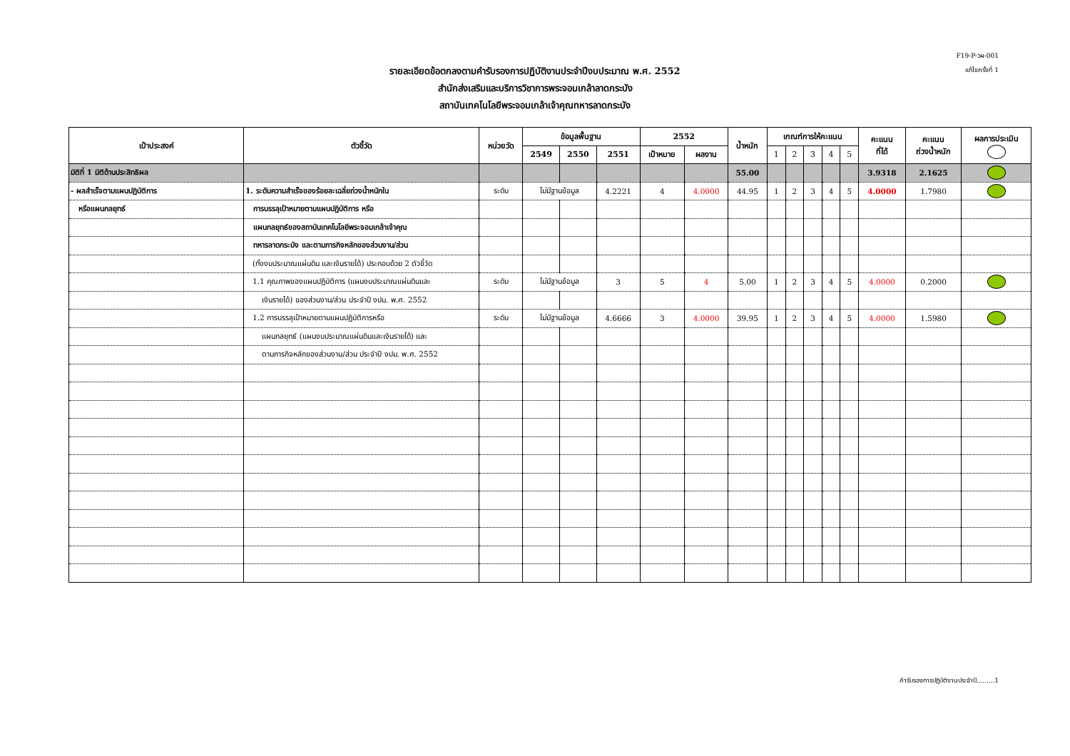F19-P-วผ-001
แก้ไขครั้งที่ 1
รายละเอียดข้อตกลงตามคำรับรองการปฏิบัติงานประจำปีงบประมาณ พ.ศ. 2552
สำนักส่งเสริมและบริการวิชาการพระจอมเกล้าลาดกระบัง
สถาบันเทคโนโลยีพระจอมเกล้าเจ้าคุณทหารลาดกระบัง
| เป้าประสงค์ | ตัวชี้วัด | หน่วยวัด | ข้อมูลพื้นฐาน | | | 2552 | | น้ำหนัก | เกณฑ์การให้คะแนน | | | | | คะแนน ที่ได้ | คะแนน ถ่วงน้ำหนัก | ผลการประเมิน |
| --- | --- | --- | --- | --- | --- | --- | --- | --- | --- | --- | --- | --- | --- | --- | --- | --- |
| | | | 2549 | 2550 | 2551 | เป้าหมาย | ผลงาน | | 1 | 2 | 3 | 4 | 5 | | | |
| มิติที่ 1 มิติด้านประสิทธิผล | | | | | | | | 55.00 | | | | | | 3.9318 | 2.1625 | |
| - ผลสำเร็จตามแผนปฏิบัติการ | 1. ระดับความสำเร็จของร้อยละเฉลี่ยถ่วงน้ำหนักใน | ระดับ | ไม่มีฐานข้อมูล | | 4.2221 | 4 | 4.0000 | 44.95 | 1 | 2 | 3 | 4 | 5 | 4.0000 | 1.7980 | |
| หรือแผนกลยุทธ์ | การบรรลุเป้าหมายตามแผนปฏิบัติการ หรือ | | | | | | | | | | | | | | | |
| | แผนกลยุทธ์ของสถาบันเทคโนโลยีพระจอมเกล้าเจ้าคุณ | | | | | | | | | | | | | | | |
| | ทหารลาดกระบัง และตามภารกิจหลักของส่วนงาน/ส่วน | | | | | | | | | | | | | | | |
| | (ทั้งงบประมาณแผ่นดิน และเงินรายได้) ประกอบด้วย 2 ตัวชี้วัด | | | | | | | | | | | | | | | |
| | 1.1 คุณภาพของแผนปฏิบัติการ (แผนงบประมาณแผ่นดินและ | ระดับ | ไม่มีฐานข้อมูล | | 3 | 5 | 4 | 5.00 | 1 | 2 | 3 | 4 | 5 | 4.0000 | 0.2000 | |
| | เงินรายได้) ของส่วนงาน/ส่วน ประจำปี งปม. พ.ศ. 2552 | | | | | | | | | | | | | | | |
| | 1.2 การบรรลุเป้าหมายตามแผนปฏิบัติการหรือ | ระดับ | ไม่มีฐานข้อมูล | | 4.6666 | 3 | 4.0000 | 39.95 | 1 | 2 | 3 | 4 | 5 | 4.0000 | 1.5980 | |
| | แผนกลยุทธ์ (แผนงบประมาณแผ่นดินและเงินรายได้) และ | | | | | | | | | | | | | | | |
| | ตามภารกิจหลักของส่วนงาน/ส่วน ประจำปี งปม. พ.ศ. 2552 | | | | | | | | | | | | | | | |
คำรับรองการปฏิบัติงานประจำปี.........1